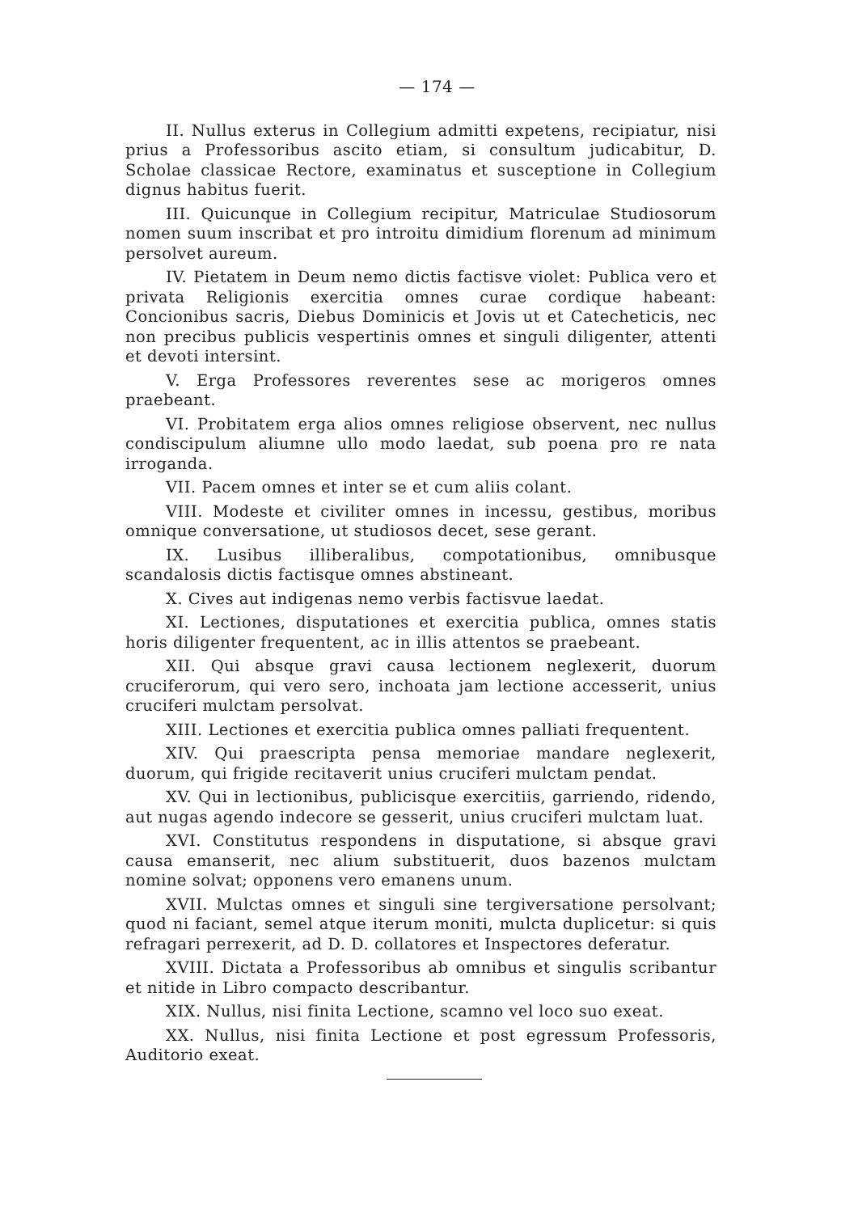— 174 —
II. Nullus exterus in Collegium admitti expetens, recipiatur, nisi prius a Professoribus ascito etiam, si consultum judicabitur, D. Scholae classicae Rectore, examinatus et susceptione in Collegium dignus habitus fuerit.
III. Quicunque in Collegium recipitur, Matriculae Studiosorum nomen suum inscribat et pro introitu dimidium florenum ad minimum persolvet aureum.
IV. Pietatem in Deum nemo dictis factisve violet: Publica vero et privata Religionis exercitia omnes curae cordique habeant: Concionibus sacris, Diebus Dominicis et Jovis ut et Catecheticis, nec non precibus publicis vespertinis omnes et singuli diligenter, attenti et devoti intersint.
V. Erga Professores reverentes sese ac morigeros omnes praebeant.
VI. Probitatem erga alios omnes religiose observent, nec nullus condiscipulum aliumne ullo modo laedat, sub poena pro re nata irroganda.
VII. Pacem omnes et inter se et cum aliis colant.
VIII. Modeste et civiliter omnes in incessu, gestibus, moribus omnique conversatione, ut studiosos decet, sese gerant.
IX. Lusibus illiberalibus, compotationibus, omnibusque scandalosis dictis factisque omnes abstineant.
X. Cives aut indigenas nemo verbis factisvue laedat.
XI. Lectiones, disputationes et exercitia publica, omnes statis horis diligenter frequentent, ac in illis attentos se praebeant.
XII. Qui absque gravi causa lectionem neglexerit, duorum cruciferorum, qui vero sero, inchoata jam lectione accesserit, unius cruciferi mulctam persolvat.
XIII. Lectiones et exercitia publica omnes palliati frequentent.
XIV. Qui praescripta pensa memoriae mandare neglexerit, duorum, qui frigide recitaverit unius cruciferi mulctam pendat.
XV. Qui in lectionibus, publicisque exercitiis, garriendo, ridendo, aut nugas agendo indecore se gesserit, unius cruciferi mulctam luat.
XVI. Constitutus respondens in disputatione, si absque gravi causa emanserit, nec alium substituerit, duos bazenos mulctam nomine solvat; opponens vero emanens unum.
XVII. Mulctas omnes et singuli sine tergiversatione persolvant; quod ni faciant, semel atque iterum moniti, mulcta duplicetur: si quis refragari perrexerit, ad D. D. collatores et Inspectores deferatur.
XVIII. Dictata a Professoribus ab omnibus et singulis scribantur et nitide in Libro compacto describantur.
XIX. Nullus, nisi finita Lectione, scamno vel loco suo exeat.
XX. Nullus, nisi finita Lectione et post egressum Professoris, Auditorio exeat.